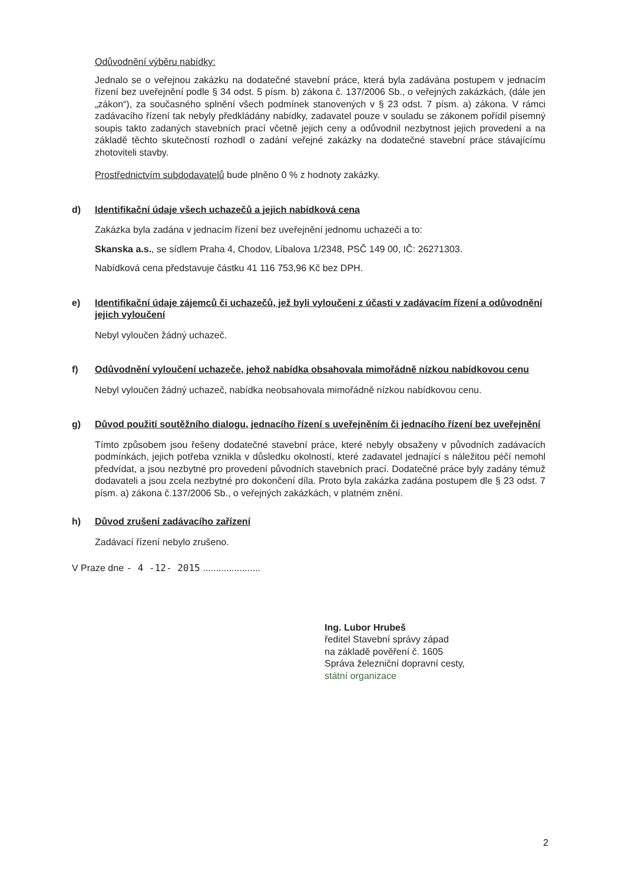Odůvodnění výběru nabídky:
Jednalo se o veřejnou zakázku na dodatečné stavební práce, která byla zadávána postupem v jednacím řízení bez uveřejnění podle § 34 odst. 5 písm. b) zákona č. 137/2006 Sb., o veřejných zakázkách, (dále jen „zákon“), za současného splnění všech podmínek stanovených v § 23 odst. 7 písm. a) zákona. V rámci zadávacího řízení tak nebyly předkládány nabídky, zadavatel pouze v souladu se zákonem pořídil písemný soupis takto zadaných stavebních prací včetně jejich ceny a odůvodnil nezbytnost jejich provedení a na základě těchto skutečností rozhodl o zadání veřejné zakázky na dodatečné stavební práce stávajícímu zhotoviteli stavby.
Prostřednictvím subdodavatelů bude plněno 0 % z hodnoty zakázky.
d) Identifikační údaje všech uchazečů a jejich nabídková cena
Zakázka byla zadána v jednacím řízení bez uveřejnění jednomu uchazeči a to:
Skanska a.s., se sídlem Praha 4, Chodov, Líbalova 1/2348, PSČ 149 00, IČ: 26271303.
Nabídková cena představuje částku 41 116 753,96 Kč bez DPH.
e) Identifikační údaje zájemců či uchazečů, jež byli vyloučeni z účasti v zadávacím řízení a odůvodnění jejich vyloučení
Nebyl vyloučen žádný uchazeč.
f) Odůvodnění vyloučení uchazeče, jehož nabídka obsahovala mimořádně nízkou nabídkovou cenu
Nebyl vyloučen žádný uchazeč, nabídka neobsahovala mimořádně nízkou nabídkovou cenu.
g) Důvod použití soutěžního dialogu, jednacího řízení s uveřejněním či jednacího řízení bez uveřejnění
Tímto způsobem jsou řešeny dodatečné stavební práce, které nebyly obsaženy v původních zadávacích podmínkách, jejich potřeba vznikla v důsledku okolností, které zadavatel jednající s náležitou péčí nemohl předvídat, a jsou nezbytné pro provedení původních stavebních prací. Dodatečné práce byly zadány témuž dodavateli a jsou zcela nezbytné pro dokončení díla. Proto byla zakázka zadána postupem dle § 23 odst. 7 písm. a) zákona č.137/2006 Sb., o veřejných zakázkách, v platném znění.
h) Důvod zrušení zadávacího zařízení
Zadávací řízení nebylo zrušeno.
V Praze dne - 4 -12- 2015 ......................
Ing. Lubor Hrubeš
ředitel Stavební správy západ
na základě pověření č. 1605
Správa železniční dopravní cesty,
státní organizace
2